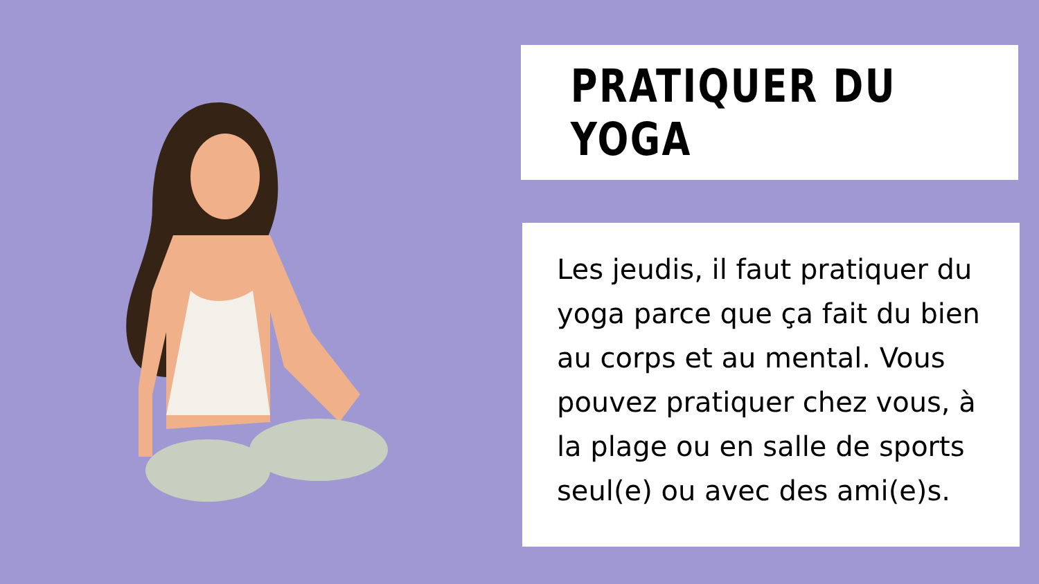PRATIQUER DU YOGA
Les jeudis, il faut pratiquer du yoga parce que ça fait du bien au corps et au mental. Vous pouvez pratiquer chez vous, à la plage ou en salle de sports seul(e) ou avec des ami(e)s.